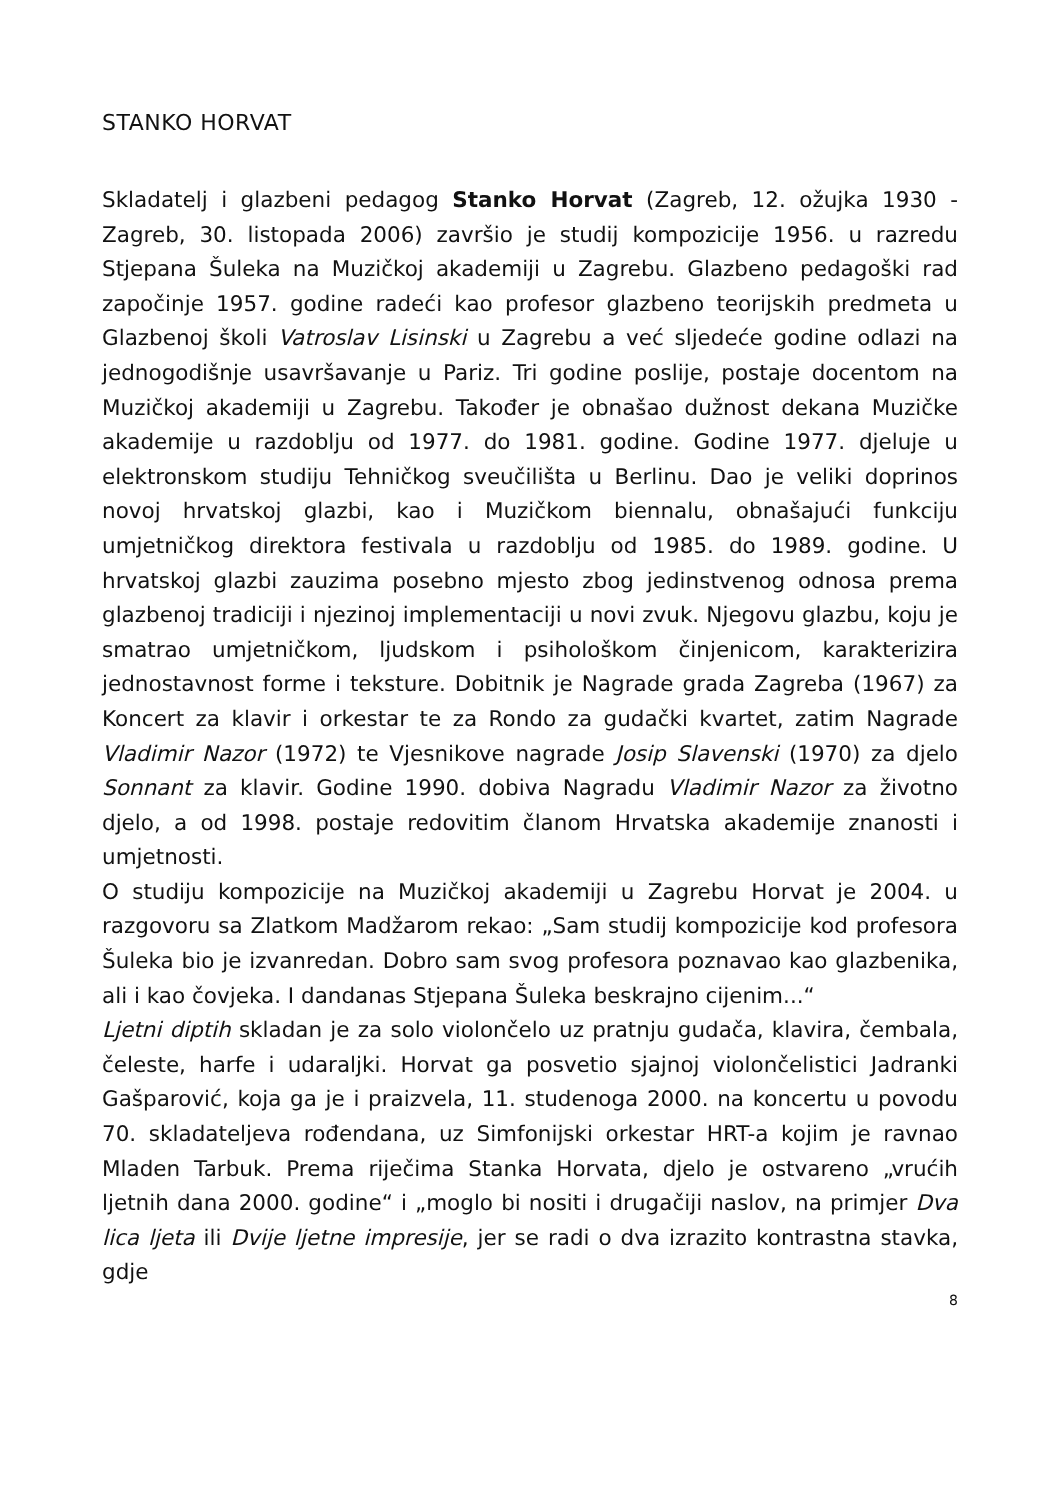STANKO HORVAT
Skladatelj i glazbeni pedagog Stanko Horvat (Zagreb, 12. ožujka 1930 - Zagreb, 30. listopada 2006) završio je studij kompozicije 1956. u razredu Stjepana Šuleka na Muzičkoj akademiji u Zagrebu. Glazbeno pedagoški rad započinje 1957. godine radeći kao profesor glazbeno teorijskih predmeta u Glazbenoj školi Vatroslav Lisinski u Zagrebu a već sljedeće godine odlazi na jednogodišnje usavršavanje u Pariz. Tri godine poslije, postaje docentom na Muzičkoj akademiji u Zagrebu. Također je obnašao dužnost dekana Muzičke akademije u razdoblju od 1977. do 1981. godine. Godine 1977. djeluje u elektronskom studiju Tehničkog sveučilišta u Berlinu. Dao je veliki doprinos novoj hrvatskoj glazbi, kao i Muzičkom biennalu, obnašajući funkciju umjetničkog direktora festivala u razdoblju od 1985. do 1989. godine. U hrvatskoj glazbi zauzima posebno mjesto zbog jedinstvenog odnosa prema glazbenoj tradiciji i njezinoj implementaciji u novi zvuk. Njegovu glazbu, koju je smatrao umjetničkom, ljudskom i psihološkom činjenicom, karakterizira jednostavnost forme i teksture. Dobitnik je Nagrade grada Zagreba (1967) za Koncert za klavir i orkestar te za Rondo za gudački kvartet, zatim Nagrade Vladimir Nazor (1972) te Vjesnikove nagrade Josip Slavenski (1970) za djelo Sonnant za klavir. Godine 1990. dobiva Nagradu Vladimir Nazor za životno djelo, a od 1998. postaje redovitim članom Hrvatska akademije znanosti i umjetnosti.
O studiju kompozicije na Muzičkoj akademiji u Zagrebu Horvat je 2004. u razgovoru sa Zlatkom Madžarom rekao: „Sam studij kompozicije kod profesora Šuleka bio je izvanredan. Dobro sam svog profesora poznavao kao glazbenika, ali i kao čovjeka. I dandanas Stjepana Šuleka beskrajno cijenim...“
Ljetni diptih skladan je za solo violončelo uz pratnju gudača, klavira, čembala, čeleste, harfe i udaraljki. Horvat ga posvetio sjajnoj violončelistici Jadranki Gašparović, koja ga je i praizvela, 11. studenoga 2000. na koncertu u povodu 70. skladateljeva rođendana, uz Simfonijski orkestar HRT-a kojim je ravnao Mladen Tarbuk. Prema riječima Stanka Horvata, djelo je ostvareno „vrućih ljetnih dana 2000. godine“ i „moglo bi nositi i drugačiji naslov, na primjer Dva lica ljeta ili Dvije ljetne impresije, jer se radi o dva izrazito kontrastna stavka, gdje
8